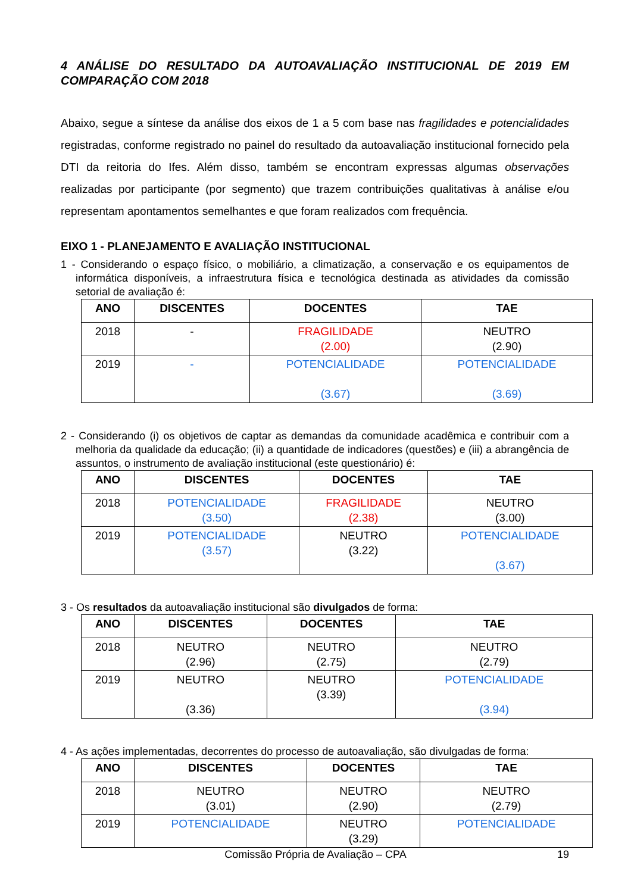4 ANÁLISE DO RESULTADO DA AUTOAVALIAÇÃO INSTITUCIONAL DE 2019 EM COMPARAÇÃO COM 2018
Abaixo, segue a síntese da análise dos eixos de 1 a 5 com base nas fragilidades e potencialidades registradas, conforme registrado no painel do resultado da autoavaliação institucional fornecido pela DTI da reitoria do Ifes. Além disso, também se encontram expressas algumas observações realizadas por participante (por segmento) que trazem contribuições qualitativas à análise e/ou representam apontamentos semelhantes e que foram realizados com frequência.
EIXO 1 - PLANEJAMENTO E AVALIAÇÃO INSTITUCIONAL
1 - Considerando o espaço físico, o mobiliário, a climatização, a conservação e os equipamentos de informática disponíveis, a infraestrutura física e tecnológica destinada as atividades da comissão setorial de avaliação é:
| ANO | DISCENTES | DOCENTES | TAE |
| --- | --- | --- | --- |
| 2018 | - | FRAGILIDADE (2.00) | NEUTRO (2.90) |
| 2019 | - | POTENCIALIDADE (3.67) | POTENCIALIDADE (3.69) |
2 - Considerando (i) os objetivos de captar as demandas da comunidade acadêmica e contribuir com a melhoria da qualidade da educação; (ii) a quantidade de indicadores (questões) e (iii) a abrangência de assuntos, o instrumento de avaliação institucional (este questionário) é:
| ANO | DISCENTES | DOCENTES | TAE |
| --- | --- | --- | --- |
| 2018 | POTENCIALIDADE (3.50) | FRAGILIDADE (2.38) | NEUTRO (3.00) |
| 2019 | POTENCIALIDADE (3.57) | NEUTRO (3.22) | POTENCIALIDADE (3.67) |
3 - Os resultados da autoavaliação institucional são divulgados de forma:
| ANO | DISCENTES | DOCENTES | TAE |
| --- | --- | --- | --- |
| 2018 | NEUTRO (2.96) | NEUTRO (2.75) | NEUTRO (2.79) |
| 2019 | NEUTRO (3.36) | NEUTRO (3.39) | POTENCIALIDADE (3.94) |
4 - As ações implementadas, decorrentes do processo de autoavaliação, são divulgadas de forma:
| ANO | DISCENTES | DOCENTES | TAE |
| --- | --- | --- | --- |
| 2018 | NEUTRO (3.01) | NEUTRO (2.90) | NEUTRO (2.79) |
| 2019 | POTENCIALIDADE | NEUTRO (3.29) | POTENCIALIDADE |
Comissão Própria de Avaliação – CPA
19